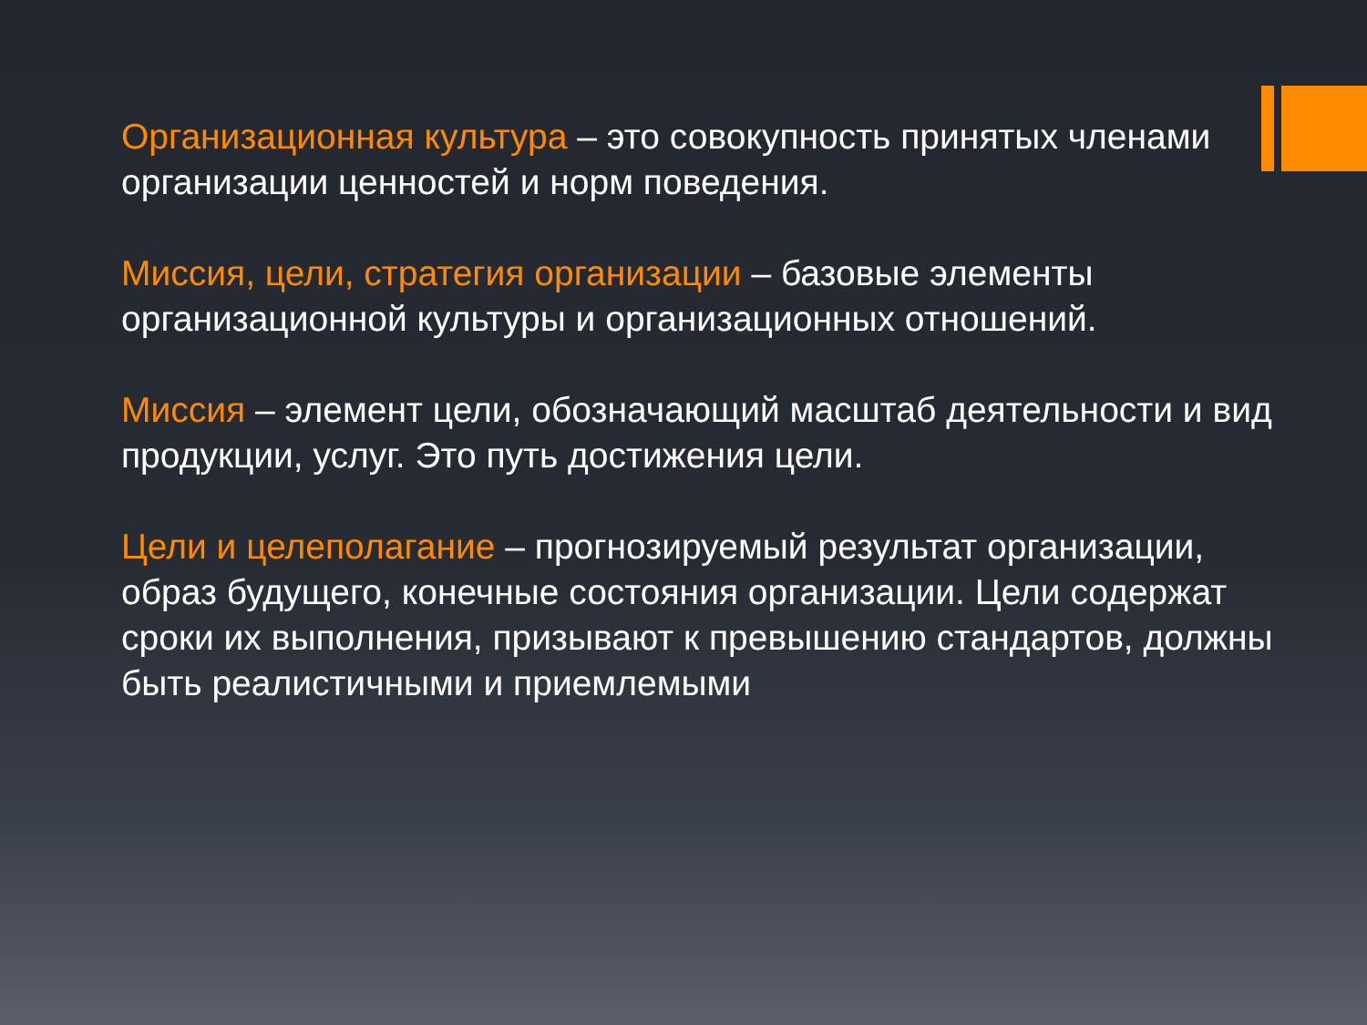Организационная культура – это совокупность принятых членами организации ценностей и норм поведения.
Миссия, цели, стратегия организации – базовые элементы организационной культуры и организационных отношений.
Миссия – элемент цели, обозначающий масштаб деятельности и вид продукции, услуг. Это путь достижения цели.
Цели и целеполагание – прогнозируемый результат организации, образ будущего, конечные состояния организации. Цели содержат сроки их выполнения, призывают к превышению стандартов, должны быть реалистичными и приемлемыми